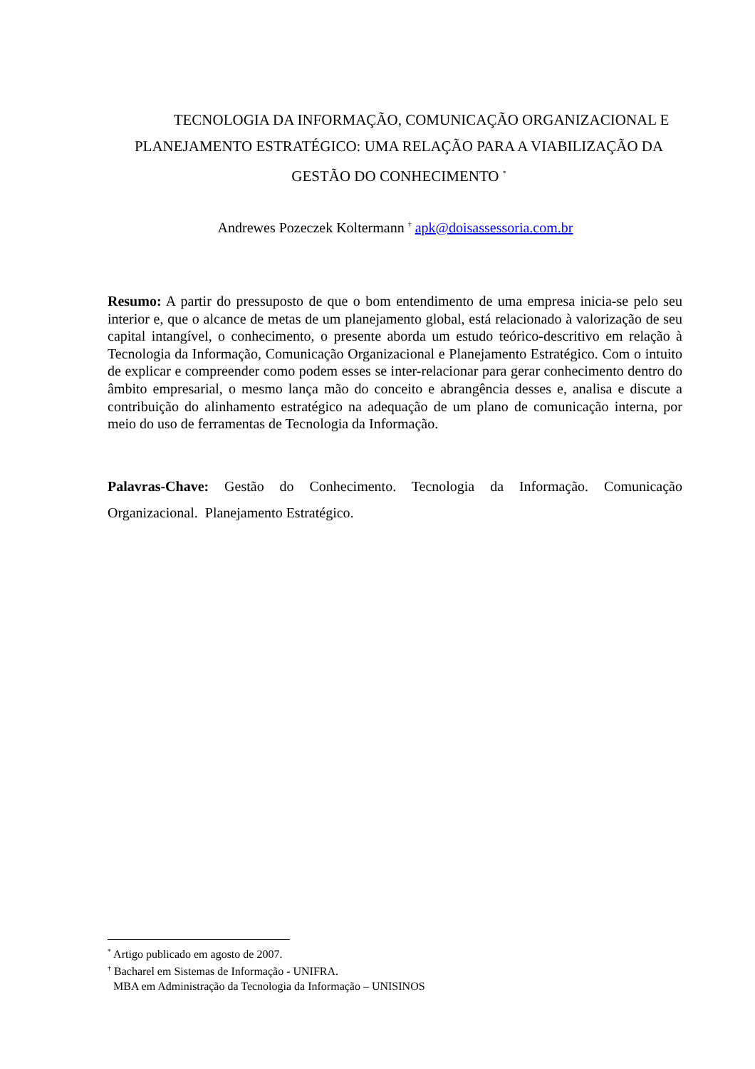TECNOLOGIA DA INFORMAÇÃO, COMUNICAÇÃO ORGANIZACIONAL E PLANEJAMENTO ESTRATÉGICO: UMA RELAÇÃO PARA A VIABILIZAÇÃO DA GESTÃO DO CONHECIMENTO <sup>*</sup>
Andrewes Pozeczek Koltermann <sup>†</sup> apk@doisassessoria.com.br
Resumo: A partir do pressuposto de que o bom entendimento de uma empresa inicia-se pelo seu interior e, que o alcance de metas de um planejamento global, está relacionado à valorização de seu capital intangível, o conhecimento, o presente aborda um estudo teórico-descritivo em relação à Tecnologia da Informação, Comunicação Organizacional e Planejamento Estratégico. Com o intuito de explicar e compreender como podem esses se inter-relacionar para gerar conhecimento dentro do âmbito empresarial, o mesmo lança mão do conceito e abrangência desses e, analisa e discute a contribuição do alinhamento estratégico na adequação de um plano de comunicação interna, por meio do uso de ferramentas de Tecnologia da Informação.
Palavras-Chave: Gestão do Conhecimento. Tecnologia da Informação. Comunicação Organizacional. Planejamento Estratégico.
<sup>*</sup> Artigo publicado em agosto de 2007.
<sup>†</sup> Bacharel em Sistemas de Informação - UNIFRA.
MBA em Administração da Tecnologia da Informação – UNISINOS